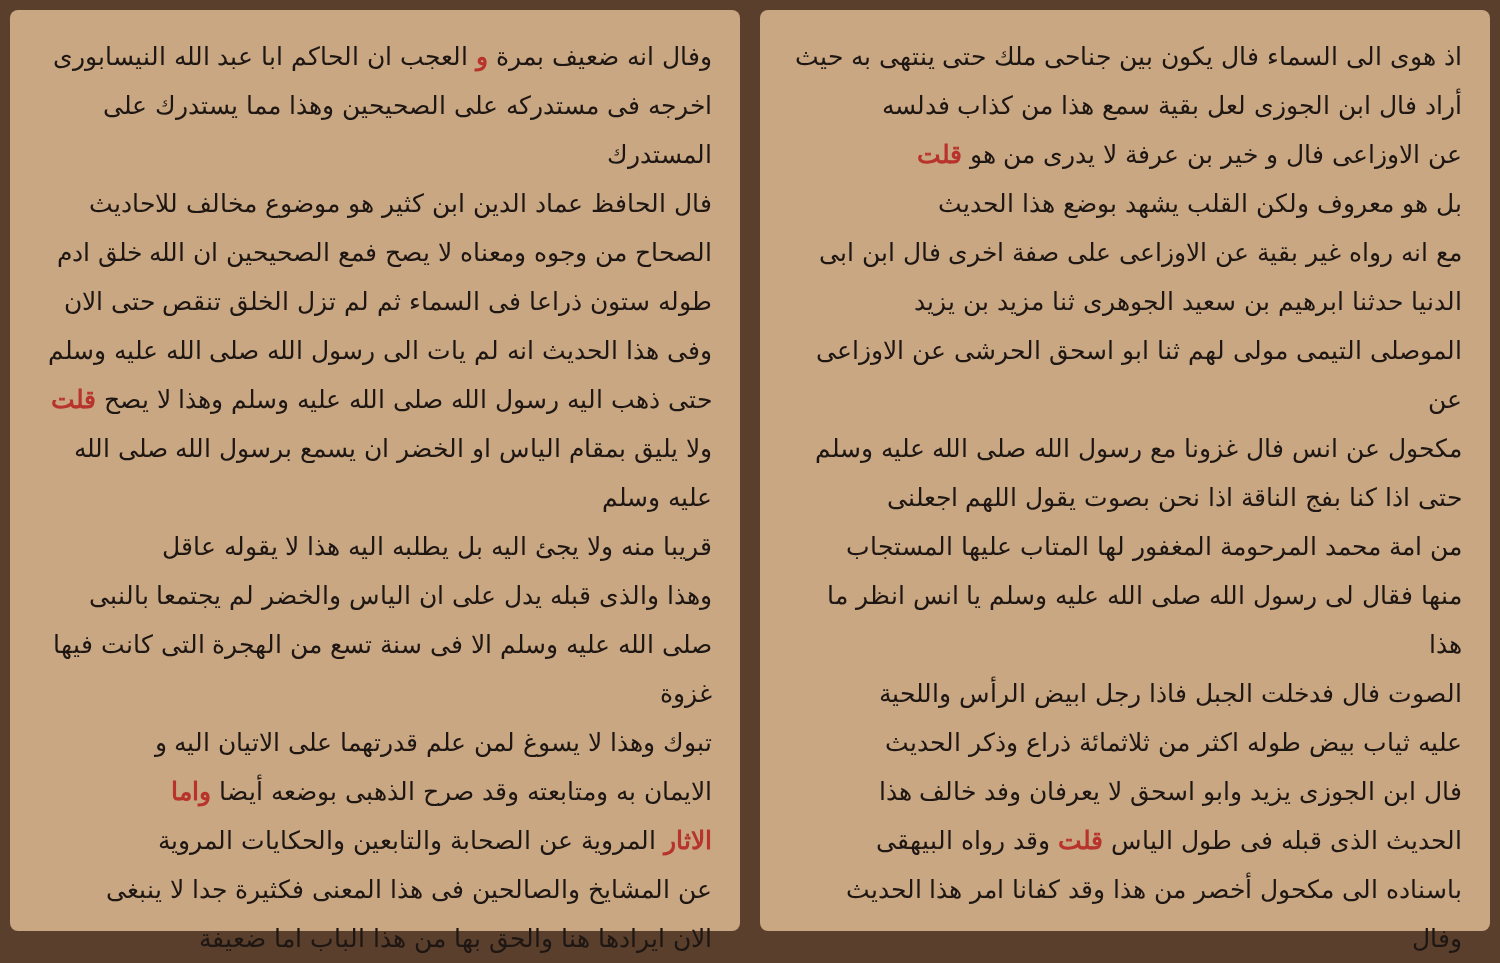اذ هوى الى السماء فال يكون بين جناحى ملك حتى ينتهى به حيث
أراد فال ابن الجوزى لعل بقية سمع هذا من كذاب فدلسه
عن الاوزاعى فال و خير بن عرفة لا يدرى من هو قلت
بل هو معروف ولكن القلب يشهد بوضع هذا الحديث
مع انه رواه غير بقية عن الاوزاعى على صفة اخرى فال ابن ابى
الدنيا حدثنا ابرهيم بن سعيد الجوهرى ثنا مزيد بن يزيد
الموصلى التيمى مولى لهم ثنا ابو اسحق الحرشى عن الاوزاعى عن
مكحول عن انس فال غزونا مع رسول الله صلى الله عليه وسلم
حتى اذا كنا بفج الناقة اذا نحن بصوت يقول اللهم اجعلنى
من امة محمد المرحومة المغفور لها المتاب عليها المستجاب
منها فقال لى رسول الله صلى الله عليه وسلم يا انس انظر ما هذا
الصوت فال فدخلت الجبل فاذا رجل ابيض الرأس واللحية
عليه ثياب بيض طوله اكثر من ثلاثمائة ذراع وذكر الحديث
فال ابن الجوزى يزيد وابو اسحق لا يعرفان وفد خالف هذا
الحديث الذى قبله فى طول الياس قلت وقد رواه البيهقى
باسناده الى مكحول أخصر من هذا وقد كفانا امر هذا الحديث
وفال
وفال انه ضعيف بمرة و العجب ان الحاكم ابا عبد الله النيسابورى
اخرجه فى مستدركه على الصحيحين وهذا مما يستدرك على المستدرك
فال الحافظ عماد الدين ابن كثير هو موضوع مخالف للاحاديث
الصحاح من وجوه ومعناه لا يصح فمع الصحيحين ان الله خلق ادم
طوله ستون ذراعا فى السماء ثم لم تزل الخلق تنقص حتى الان
وفى هذا الحديث انه لم يات الى رسول الله صلى الله عليه وسلم
حتى ذهب اليه رسول الله صلى الله عليه وسلم وهذا لا يصح قلت
ولا يليق بمقام الياس او الخضر ان يسمع برسول الله صلى الله عليه وسلم
قريبا منه ولا يجئ اليه بل يطلبه اليه هذا لا يقوله عاقل
وهذا والذى قبله يدل على ان الياس والخضر لم يجتمعا بالنبى
صلى الله عليه وسلم الا فى سنة تسع من الهجرة التى كانت فيها غزوة
تبوك وهذا لا يسوغ لمن علم قدرتهما على الاتيان اليه و
الايمان به ومتابعته وقد صرح الذهبى بوضعه أيضا واما
الاثار المروية عن الصحابة والتابعين والحكايات المروية
عن المشايخ والصالحين فى هذا المعنى فكثيرة جدا لا ينبغى
الان ايرادها هنا والحق بها من هذا الباب اما ضعيفة